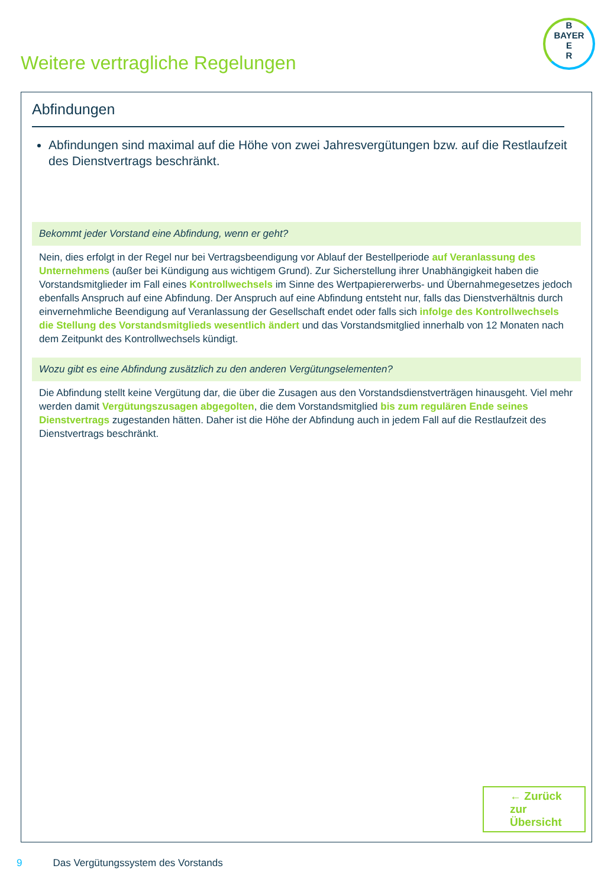B
BAYER
E
R
Weitere vertragliche Regelungen
Abfindungen
Abfindungen sind maximal auf die Höhe von zwei Jahresvergütungen bzw. auf die Restlaufzeit des Dienstvertrags beschränkt.
Bekommt jeder Vorstand eine Abfindung, wenn er geht?
Nein, dies erfolgt in der Regel nur bei Vertragsbeendigung vor Ablauf der Bestellperiode auf Veranlassung des Unternehmens (außer bei Kündigung aus wichtigem Grund). Zur Sicherstellung ihrer Unabhängigkeit haben die Vorstandsmitglieder im Fall eines Kontrollwechsels im Sinne des Wertpapiererwerbs- und Übernahmegesetzes jedoch ebenfalls Anspruch auf eine Abfindung. Der Anspruch auf eine Abfindung entsteht nur, falls das Dienstverhältnis durch einvernehmliche Beendigung auf Veranlassung der Gesellschaft endet oder falls sich infolge des Kontrollwechsels die Stellung des Vorstandsmitglieds wesentlich ändert und das Vorstandsmitglied innerhalb von 12 Monaten nach dem Zeitpunkt des Kontrollwechsels kündigt.
Wozu gibt es eine Abfindung zusätzlich zu den anderen Vergütungselementen?
Die Abfindung stellt keine Vergütung dar, die über die Zusagen aus den Vorstandsdienstverträgen hinausgeht. Viel mehr werden damit Vergütungszusagen abgegolten, die dem Vorstandsmitglied bis zum regulären Ende seines Dienstvertrags zugestanden hätten. Daher ist die Höhe der Abfindung auch in jedem Fall auf die Restlaufzeit des Dienstvertrags beschränkt.
← Zurück zur Übersicht
9 Das Vergütungssystem des Vorstands